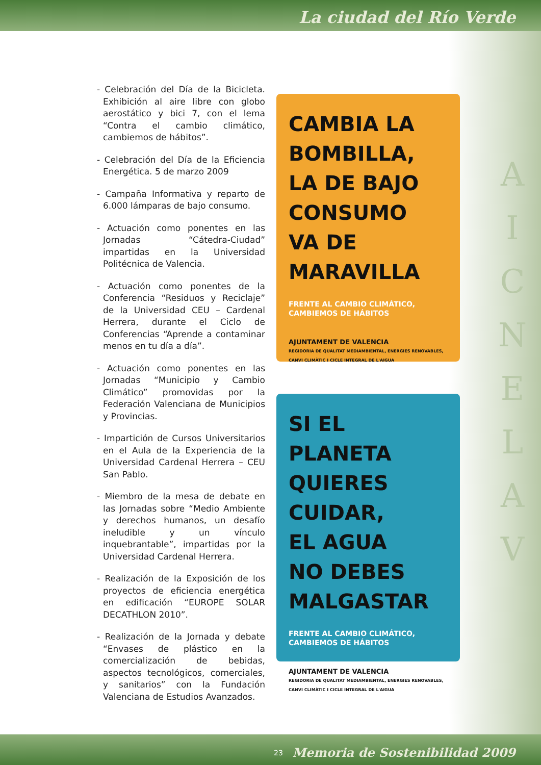La ciudad del Río Verde
- Celebración del Día de la Bicicleta. Exhibición al aire libre con globo aerostático y bici 7, con el lema “Contra el cambio climático, cambiemos de hábitos”.
- Celebración del Día de la Eficiencia Energética. 5 de marzo 2009
- Campaña Informativa y reparto de 6.000 lámparas de bajo consumo.
- Actuación como ponentes en las Jornadas “Cátedra-Ciudad” impartidas en la Universidad Politécnica de Valencia.
- Actuación como ponentes de la Conferencia “Residuos y Reciclaje” de la Universidad CEU – Cardenal Herrera, durante el Ciclo de Conferencias “Aprende a contaminar menos en tu día a día”.
- Actuación como ponentes en las Jornadas “Municipio y Cambio Climático” promovidas por la Federación Valenciana de Municipios y Provincias.
- Impartición de Cursos Universitarios en el Aula de la Experiencia de la Universidad Cardenal Herrera – CEU San Pablo.
- Miembro de la mesa de debate en las Jornadas sobre “Medio Ambiente y derechos humanos, un desafío ineludible y un vínculo inquebrantable”, impartidas por la Universidad Cardenal Herrera.
- Realización de la Exposición de los proyectos de eficiencia energética en edificación “EUROPE SOLAR DECATHLON 2010”.
- Realización de la Jornada y debate “Envases de plástico en la comercialización de bebidas, aspectos tecnológicos, comerciales, y sanitarios” con la Fundación Valenciana de Estudios Avanzados.
CAMBIA LA
BOMBILLA,
LA DE BAJO
CONSUMO
VA DE
MARAVILLA
FRENTE AL CAMBIO CLIMÁTICO,
CAMBIEMOS DE HÁBITOS
AJUNTAMENT DE VALENCIA
REGIDORIA DE QUALITAT MEDIAMBIENTAL, ENERGIES RENOVABLES, CANVI CLIMÀTIC I CICLE INTEGRAL DE L'AIGUA
SI EL PLANETA
QUIERES
CUIDAR,
EL AGUA
NO DEBES
MALGASTAR
FRENTE AL CAMBIO CLIMÁTICO,
CAMBIEMOS DE HÁBITOS
AJUNTAMENT DE VALENCIA
REGIDORIA DE QUALITAT MEDIAMBIENTAL, ENERGIES RENOVABLES, CANVI CLIMÀTIC I CICLE INTEGRAL DE L'AIGUA
A
I
C
N
E
L
A
V
23 Memoria de Sostenibilidad 2009